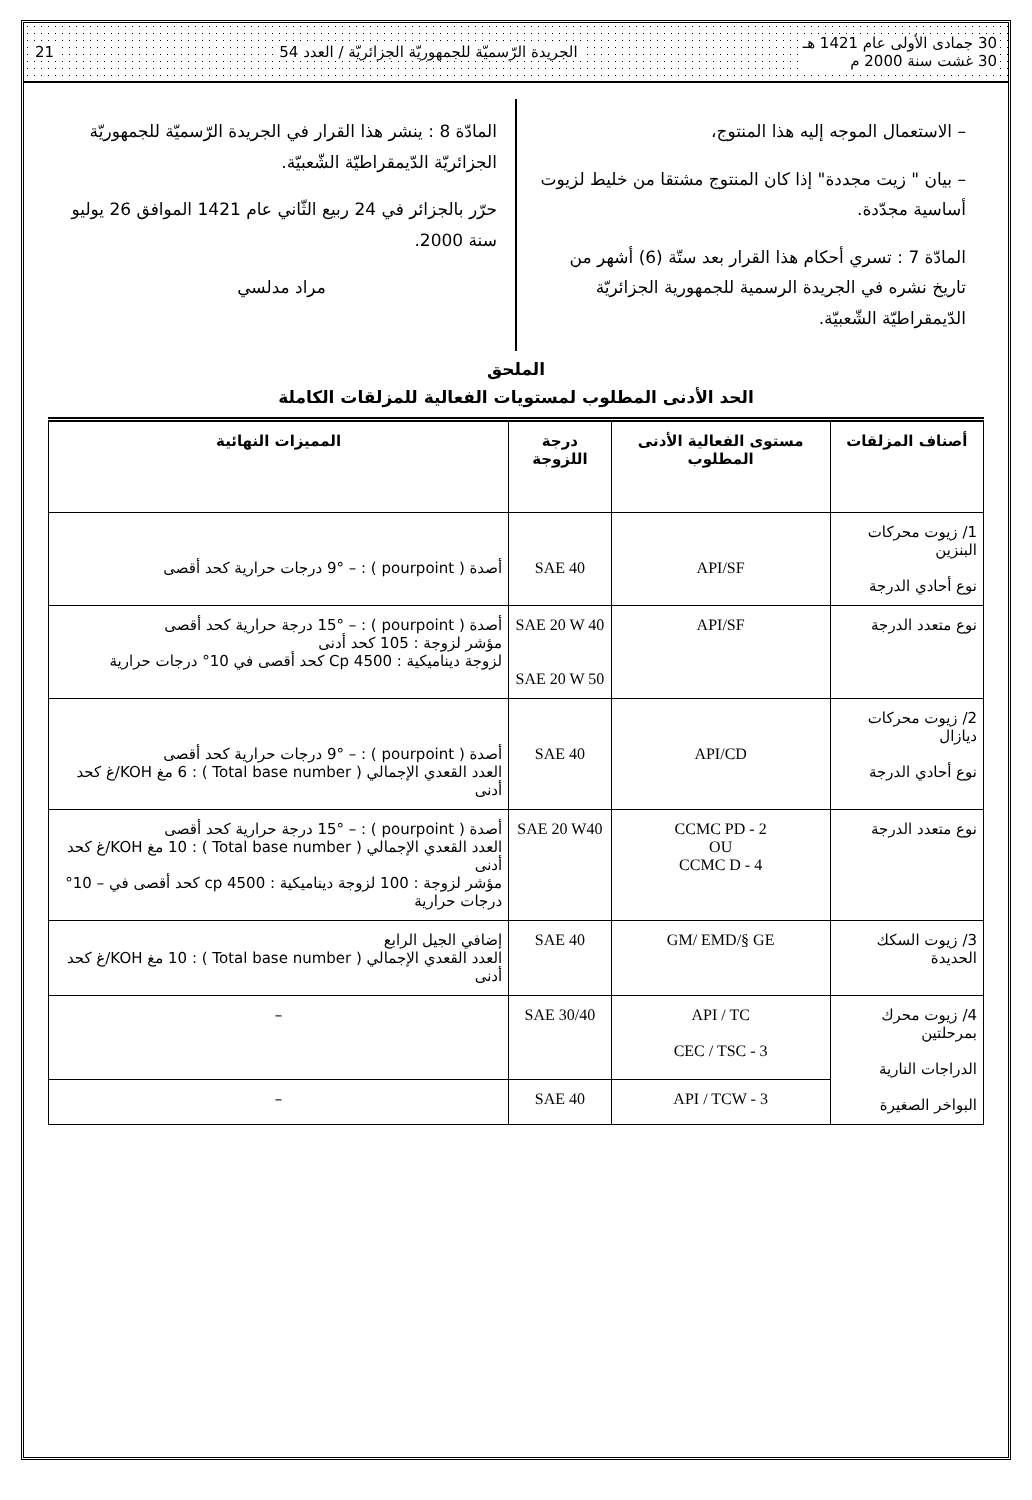30 جمادى الأولى عام 1421 هـ
30 غشت سنة 2000 م الجريدة الرّسميّة للجمهوريّة الجزائريّة / العدد 54 21
– الاستعمال الموجه إليه هذا المنتوج،
– بيان " زيت مجددة" إذا كان المنتوج مشتقا من خليط لزيوت أساسية مجدّدة.
المادّة 7 : تسري أحكام هذا القرار بعد ستّة (6) أشهر من تاريخ نشره في الجريدة الرسمية للجمهورية الجزائريّة الدّيمقراطيّة الشّعبيّة.
المادّة 8 : ينشر هذا القرار في الجريدة الرّسميّة للجمهوريّة الجزائريّة الدّيمقراطيّة الشّعبيّة.
حرّر بالجزائر في 24 ربيع الثّاني عام 1421 الموافق 26 يوليو سنة 2000.
مراد مدلسي
الملحق
الحد الأدنى المطلوب لمستويات الفعالية للمزلقات الكاملة
| أصناف المزلقات | مستوى الفعالية الأدنى المطلوب | درجة اللزوجة | المميزات النهائية |
| --- | --- | --- | --- |
| 1/ زيوت محركات البنزين نوع أحادي الدرجة | API/SF | SAE 40 | أصدة ( pourpoint ) : – 9° درجات حرارية كحد أقصى |
| نوع متعدد الدرجة | API/SF | SAE 20 W 40 SAE 20 W 50 | أصدة ( pourpoint ) : – 15° درجة حرارية كحد أقصى مؤشر لزوجة : 105 كحد أدنى لزوجة ديناميكية : Cp 4500 كحد أقصى في 10° درجات حرارية |
| 2/ زيوت محركات ديازال نوع أحادي الدرجة | API/CD | SAE 40 | أصدة ( pourpoint ) : – 9° درجات حرارية كحد أقصى العدد القعدي الإجمالي ( Total base number ) : 6 مغ KOH/غ كحد أدنى |
| نوع متعدد الدرجة | CCMC PD - 2 OU CCMC D - 4 | SAE 20 W40 | أصدة ( pourpoint ) : – 15° درجة حرارية كحد أقصى العدد القعدي الإجمالي ( Total base number ) : 10 مغ KOH/غ كحد أدنى مؤشر لزوجة : 100 لزوجة ديناميكية : cp 4500 كحد أقصى في – 10° درجات حرارية |
| 3/ زيوت السكك الحديدة | GM/ EMD/§ GE | SAE 40 | إضافي الجيل الرابع العدد القعدي الإجمالي ( Total base number ) : 10 مغ KOH/غ كحد أدنى |
| 4/ زيوت محرك بمرحلتين الدراجات النارية البواخر الصغيرة | API / TC CEC / TSC - 3 | SAE 30/40 | – |
| | API / TCW - 3 | SAE 40 | – |